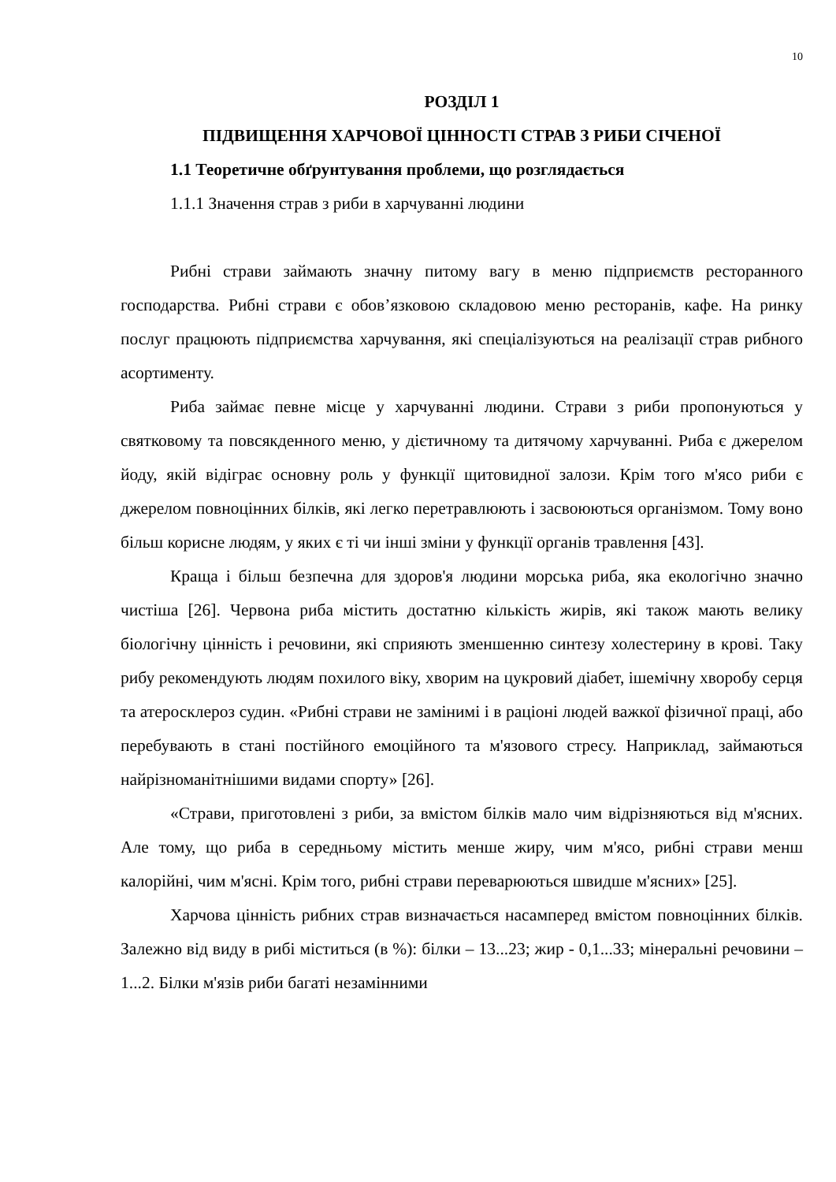10
РОЗДІЛ 1
ПІДВИЩЕННЯ ХАРЧОВОЇ ЦІННОСТІ СТРАВ З РИБИ СІЧЕНОЇ
1.1 Теоретичне обґрунтування проблеми, що розглядається
1.1.1 Значення страв з риби в харчуванні людини
Рибні страви займають значну питому вагу в меню підприємств ресторанного господарства. Рибні страви є обов’язковою складовою меню ресторанів, кафе. На ринку послуг працюють підприємства харчування, які спеціалізуються на реалізації страв рибного асортименту.
Риба займає певне місце у харчуванні людини. Страви з риби пропонуються у святковому та повсякденного меню, у дієтичному та дитячому харчуванні. Риба є джерелом йоду, якій відіграє основну роль у функції щитовидної залози. Крім того м'ясо риби є джерелом повноцінних білків, які легко перетравлюють і засвоюються організмом. Тому воно більш корисне людям, у яких є ті чи інші зміни у функції органів травлення [43].
Краща і більш безпечна для здоров'я людини морська риба, яка екологічно значно чистіша [26]. Червона риба містить достатню кількість жирів, які також мають велику біологічну цінність і речовини, які сприяють зменшенню синтезу холестерину в крові. Таку рибу рекомендують людям похилого віку, хворим на цукровий діабет, ішемічну хворобу серця та атеросклероз судин. «Рибні страви не замінимі і в раціоні людей важкої фізичної праці, або перебувають в стані постійного емоційного та м'язового стресу. Наприклад, займаються найрізноманітнішими видами спорту» [26].
«Страви, приготовлені з риби, за вмістом білків мало чим відрізняються від м'ясних. Але тому, що риба в середньому містить менше жиру, чим м'ясо, рибні страви менш калорійні, чим м'ясні. Крім того, рибні страви переварюються швидше м'ясних» [25].
Харчова цінність рибних страв визначається насамперед вмістом повноцінних білків. Залежно від виду в рибі міститься (в %): білки – 13...23; жир - 0,1...33; мінеральні речовини – 1...2. Білки м'язів риби багаті незамінними